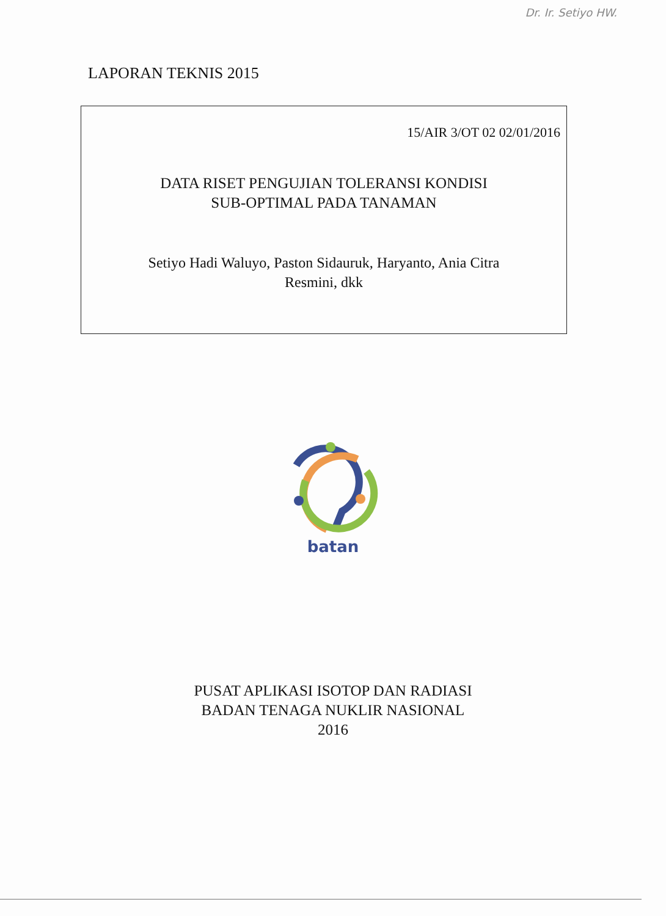Dr. Ir. Setiyo HW.
LAPORAN TEKNIS 2015
15/AIR 3/OT 02 02/01/2016
DATA RISET PENGUJIAN TOLERANSI KONDISI
SUB-OPTIMAL PADA TANAMAN
Setiyo Hadi Waluyo, Paston Sidauruk, Haryanto, Ania Citra
Resmini, dkk
batan
PUSAT APLIKASI ISOTOP DAN RADIASI
BADAN TENAGA NUKLIR NASIONAL
2016